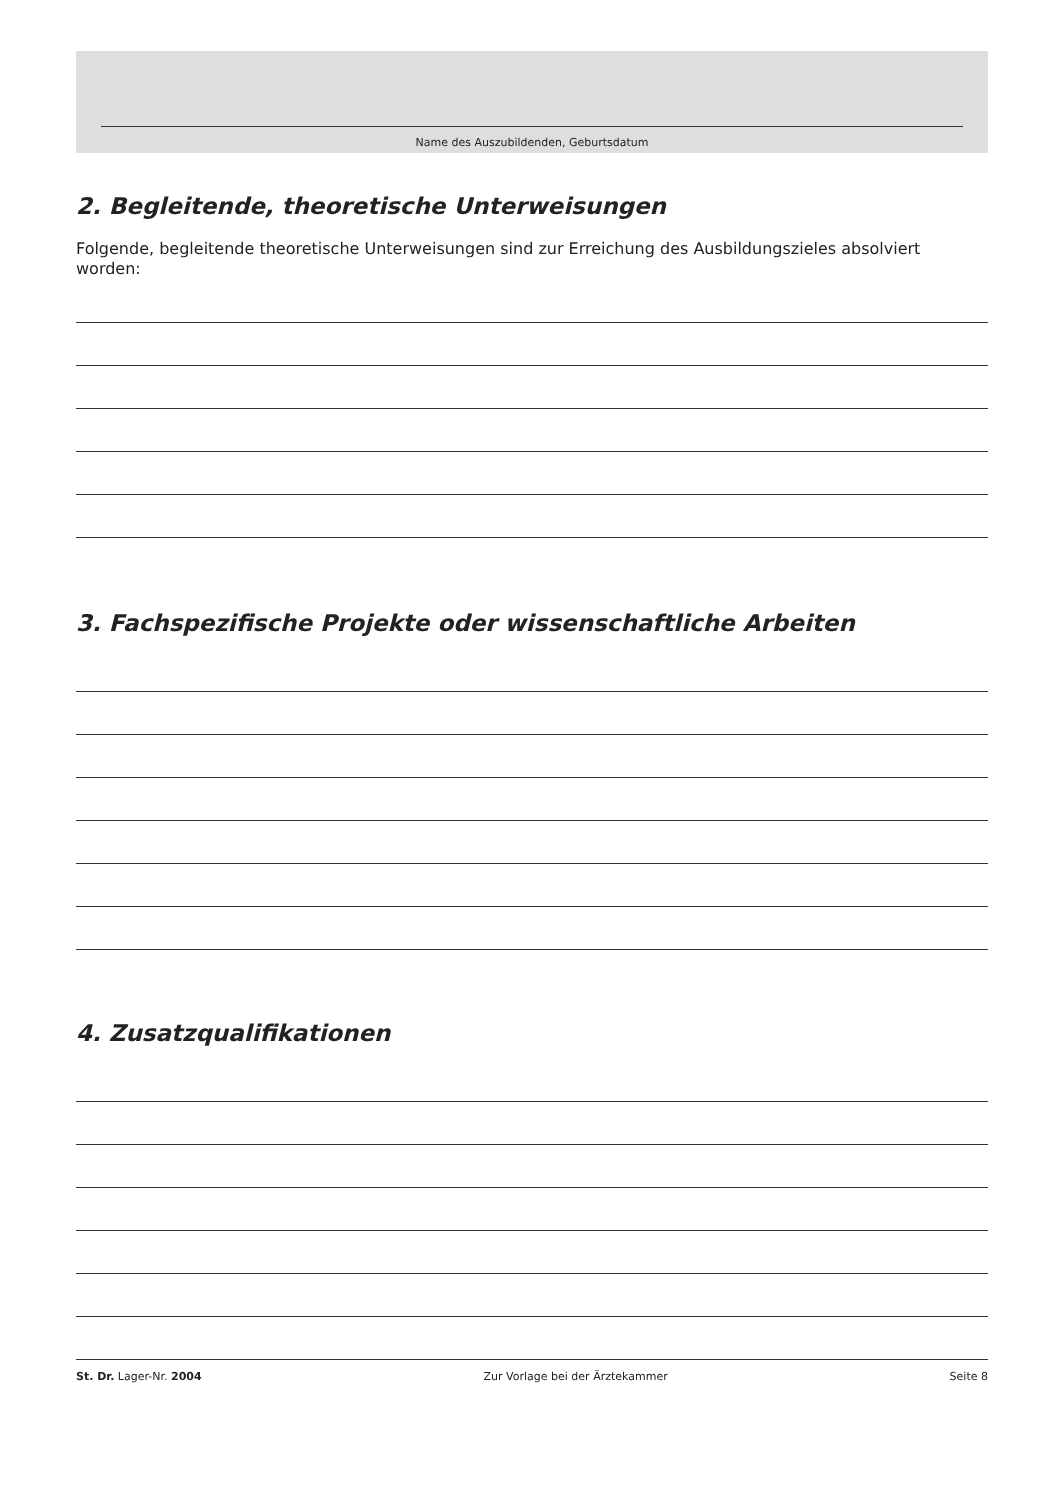Name des Auszubildenden, Geburtsdatum
2. Begleitende, theoretische Unterweisungen
Folgende, begleitende theoretische Unterweisungen sind zur Erreichung des Ausbildungszieles absolviert worden:
3. Fachspezifische Projekte oder wissenschaftliche Arbeiten
4. Zusatzqualifikationen
St. Dr. Lager-Nr. 2004 Zur Vorlage bei der Ärztekammer Seite 8